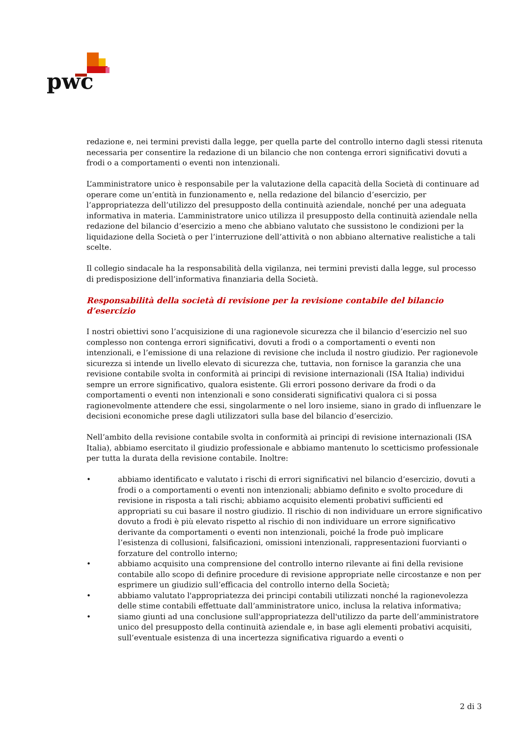pwc
redazione e, nei termini previsti dalla legge, per quella parte del controllo interno dagli stessi ritenuta necessaria per consentire la redazione di un bilancio che non contenga errori significativi dovuti a frodi o a comportamenti o eventi non intenzionali.
L’amministratore unico è responsabile per la valutazione della capacità della Società di continuare ad operare come un’entità in funzionamento e, nella redazione del bilancio d’esercizio, per l’appropriatezza dell’utilizzo del presupposto della continuità aziendale, nonché per una adeguata informativa in materia. L’amministratore unico utilizza il presupposto della continuità aziendale nella redazione del bilancio d’esercizio a meno che abbiano valutato che sussistono le condizioni per la liquidazione della Società o per l’interruzione dell’attività o non abbiano alternative realistiche a tali scelte.
Il collegio sindacale ha la responsabilità della vigilanza, nei termini previsti dalla legge, sul processo di predisposizione dell’informativa finanziaria della Società.
Responsabilità della società di revisione per la revisione contabile del bilancio d’esercizio
I nostri obiettivi sono l’acquisizione di una ragionevole sicurezza che il bilancio d’esercizio nel suo complesso non contenga errori significativi, dovuti a frodi o a comportamenti o eventi non intenzionali, e l’emissione di una relazione di revisione che includa il nostro giudizio. Per ragionevole sicurezza si intende un livello elevato di sicurezza che, tuttavia, non fornisce la garanzia che una revisione contabile svolta in conformità ai principi di revisione internazionali (ISA Italia) individui sempre un errore significativo, qualora esistente. Gli errori possono derivare da frodi o da comportamenti o eventi non intenzionali e sono considerati significativi qualora ci si possa ragionevolmente attendere che essi, singolarmente o nel loro insieme, siano in grado di influenzare le decisioni economiche prese dagli utilizzatori sulla base del bilancio d’esercizio.
Nell’ambito della revisione contabile svolta in conformità ai principi di revisione internazionali (ISA Italia), abbiamo esercitato il giudizio professionale e abbiamo mantenuto lo scetticismo professionale per tutta la durata della revisione contabile. Inoltre:
• abbiamo identificato e valutato i rischi di errori significativi nel bilancio d’esercizio, dovuti a frodi o a comportamenti o eventi non intenzionali; abbiamo definito e svolto procedure di revisione in risposta a tali rischi; abbiamo acquisito elementi probativi sufficienti ed appropriati su cui basare il nostro giudizio. Il rischio di non individuare un errore significativo dovuto a frodi è più elevato rispetto al rischio di non individuare un errore significativo derivante da comportamenti o eventi non intenzionali, poiché la frode può implicare l’esistenza di collusioni, falsificazioni, omissioni intenzionali, rappresentazioni fuorvianti o forzature del controllo interno;
• abbiamo acquisito una comprensione del controllo interno rilevante ai fini della revisione contabile allo scopo di definire procedure di revisione appropriate nelle circostanze e non per esprimere un giudizio sull’efficacia del controllo interno della Società;
• abbiamo valutato l'appropriatezza dei principi contabili utilizzati nonché la ragionevolezza delle stime contabili effettuate dall’amministratore unico, inclusa la relativa informativa;
• siamo giunti ad una conclusione sull'appropriatezza dell'utilizzo da parte dell’amministratore unico del presupposto della continuità aziendale e, in base agli elementi probativi acquisiti, sull’eventuale esistenza di una incertezza significativa riguardo a eventi o
2 di 3